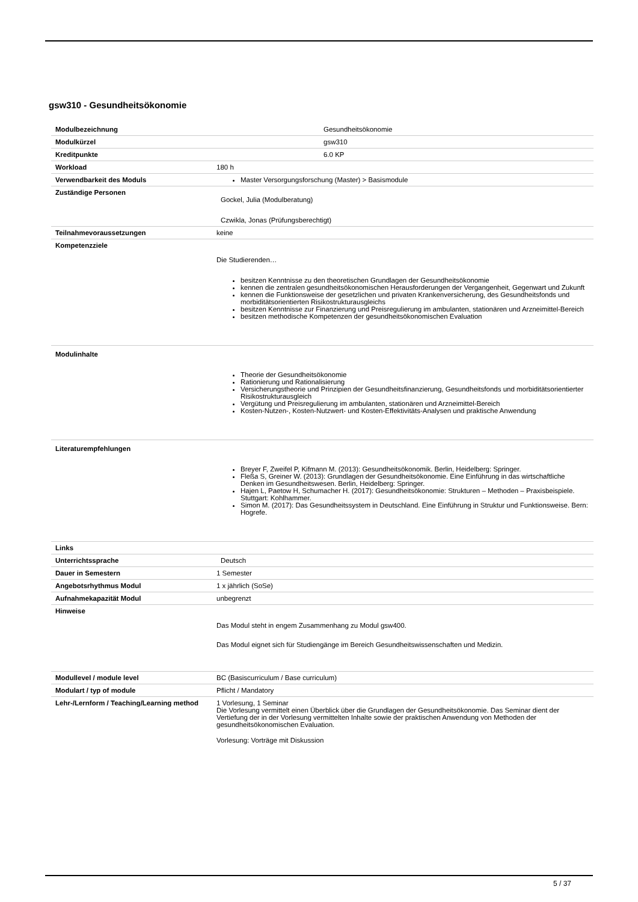gsw310 - Gesundheitsökonomie
| Modulbezeichnung | Gesundheitsökonomie |
| Modulkürzel | gsw310 |
| Kreditpunkte | 6.0 KP |
| Workload | 180 h |
| Verwendbarkeit des Moduls | Master Versorgungsforschung (Master) > Basismodule |
| Zuständige Personen | Gockel, Julia (Modulberatung) Czwikla, Jonas (Prüfungsberechtigt) |
| Teilnahmevoraussetzungen | keine |
| Kompetenzziele | Die Studierenden… besitzen Kenntnisse zu den theoretischen Grundlagen der Gesundheitsökonomie kennen die zentralen gesundheitsökonomischen Herausforderungen der Vergangenheit, Gegenwart und Zukunft kennen die Funktionsweise der gesetzlichen und privaten Krankenversicherung, des Gesundheitsfonds und morbiditätsorientierten Risikostrukturausgleichs besitzen Kenntnisse zur Finanzierung und Preisregulierung im ambulanten, stationären und Arzneimittel-Bereich besitzen methodische Kompetenzen der gesundheitsökonomischen Evaluation |
| Modulinhalte | Theorie der Gesundheitsökonomie Rationierung und Rationalisierung Versicherungstheorie und Prinzipien der Gesundheitsfinanzierung, Gesundheitsfonds und morbiditätsorientierter Risikostrukturausgleich Vergütung und Preisregulierung im ambulanten, stationären und Arzneimittel-Bereich Kosten-Nutzen-, Kosten-Nutzwert- und Kosten-Effektivitäts-Analysen und praktische Anwendung |
| Literaturempfehlungen | Breyer F, Zweifel P, Kifmann M. (2013): Gesundheitsökonomik. Berlin, Heidelberg: Springer. Fleßa S, Greiner W. (2013): Grundlagen der Gesundheitsökonomie. Eine Einführung in das wirtschaftliche Denken im Gesundheitswesen. Berlin, Heidelberg: Springer. Hajen L, Paetow H, Schumacher H. (2017): Gesundheitsökonomie: Strukturen – Methoden – Praxisbeispiele. Stuttgart: Kohlhammer. Simon M. (2017): Das Gesundheitssystem in Deutschland. Eine Einführung in Struktur und Funktionsweise. Bern: Hogrefe. |
| Links | |
| Unterrichtssprache | Deutsch |
| Dauer in Semestern | 1 Semester |
| Angebotsrhythmus Modul | 1 x jährlich (SoSe) |
| Aufnahmekapazität Modul | unbegrenzt |
| Hinweise | Das Modul steht in engem Zusammenhang zu Modul gsw400. Das Modul eignet sich für Studiengänge im Bereich Gesundheitswissenschaften und Medizin. |
| Modullevel / module level | BC (Basiscurriculum / Base curriculum) |
| Modulart / typ of module | Pflicht / Mandatory |
| Lehr-/Lernform / Teaching/Learning method | 1 Vorlesung, 1 Seminar Die Vorlesung vermittelt einen Überblick über die Grundlagen der Gesundheitsökonomie. Das Seminar dient der Vertiefung der in der Vorlesung vermittelten Inhalte sowie der praktischen Anwendung von Methoden der gesundheitsökonomischen Evaluation. Vorlesung: Vorträge mit Diskussion |
5 / 37